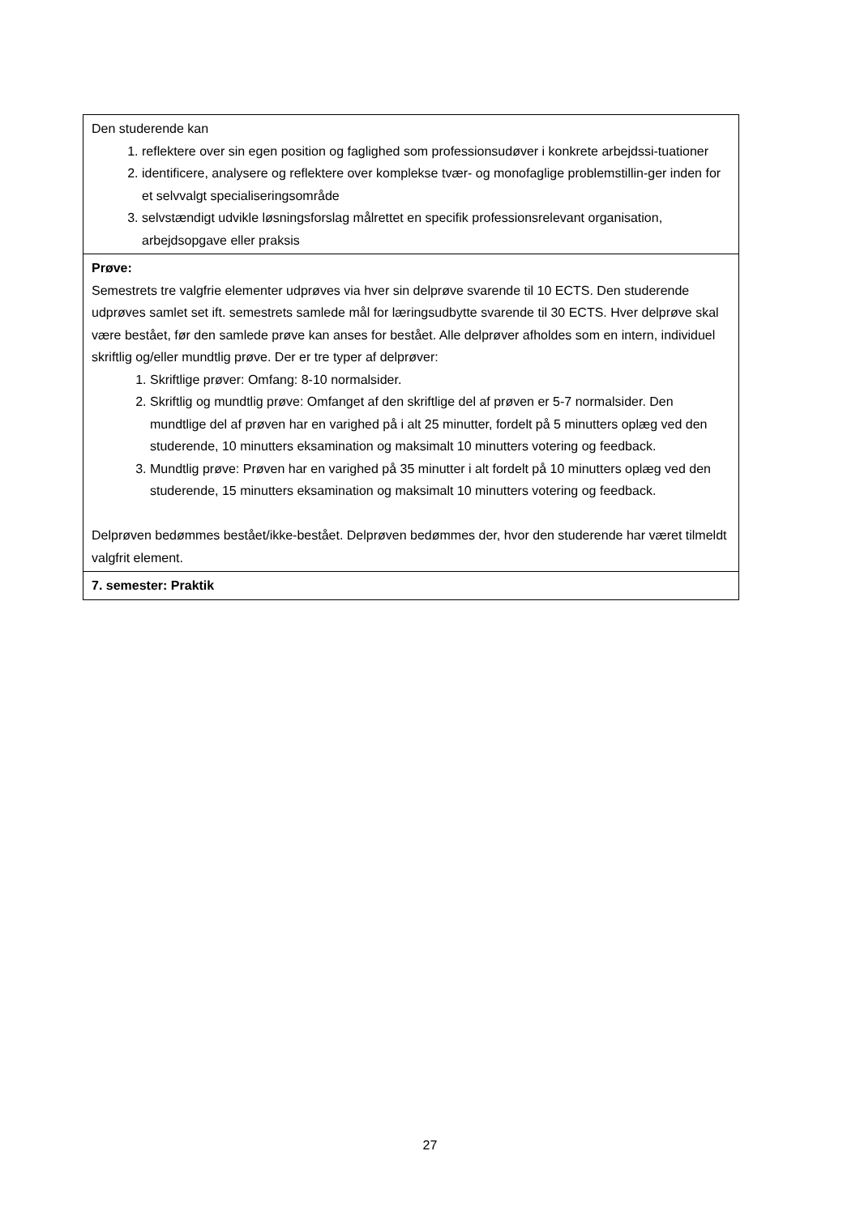| Den studerende kan 1. reflektere over sin egen position og faglighed som professionsudøver i konkrete arbejdssi-tuationer 2. identificere, analysere og reflektere over komplekse tvær- og monofaglige problemstillin-ger inden for et selvvalgt specialiseringsområde 3. selvstændigt udvikle løsningsforslag målrettet en specifik professionsrelevant organisation, arbejdsopgave eller praksis |
| Prøve: Semestrets tre valgfrie elementer udprøves via hver sin delprøve svarende til 10 ECTS. Den studerende udprøves samlet set ift. semestrets samlede mål for læringsudbytte svarende til 30 ECTS. Hver delprøve skal være bestået, før den samlede prøve kan anses for bestået. Alle delprøver afholdes som en intern, individuel skriftlig og/eller mundtlig prøve. Der er tre typer af delprøver: 1. Skriftlige prøver: Omfang: 8-10 normalsider. 2. Skriftlig og mundtlig prøve: Omfanget af den skriftlige del af prøven er 5-7 normalsider. Den mundtlige del af prøven har en varighed på i alt 25 minutter, fordelt på 5 minutters oplæg ved den studerende, 10 minutters eksamination og maksimalt 10 minutters votering og feedback. 3. Mundtlig prøve: Prøven har en varighed på 35 minutter i alt fordelt på 10 minutters oplæg ved den studerende, 15 minutters eksamination og maksimalt 10 minutters votering og feedback. Delprøven bedømmes bestået/ikke-bestået. Delprøven bedømmes der, hvor den studerende har været tilmeldt valgfrit element. |
| 7. semester: Praktik |
27